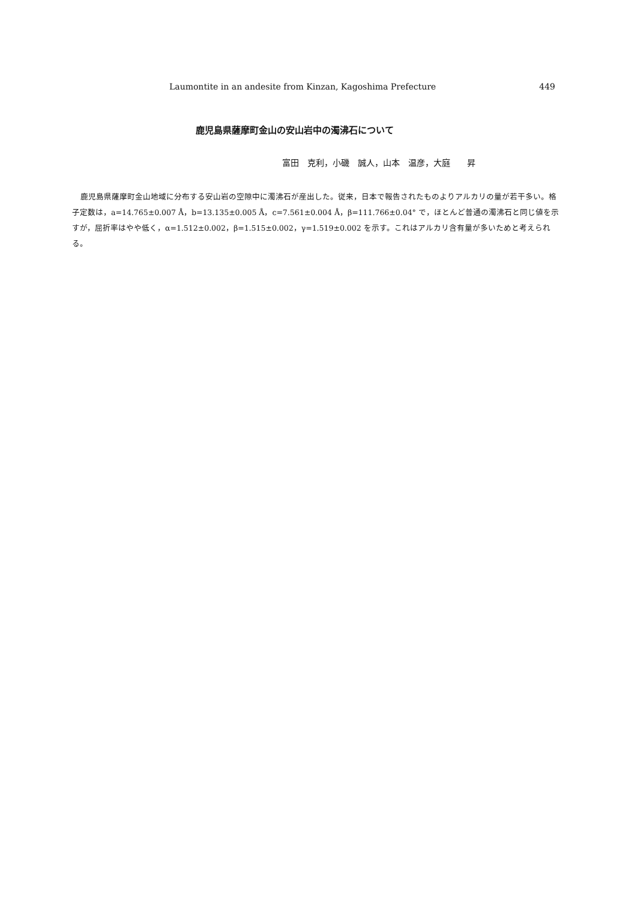Laumontite in an andesite from Kinzan, Kagoshima Prefecture 449
鹿児島県薩摩町金山の安山岩中の濁沸石について
富田　克利，小磯　誠人，山本　温彦，大庭　　昇
鹿児島県薩摩町金山地域に分布する安山岩の空隙中に濁沸石が産出した。従来，日本で報告されたものよりアルカリの量が若干多い。格子定数は，a=14.765±0.007 Å，b=13.135±0.005 Å，c=7.561±0.004 Å，β=111.766±0.04° で，ほとんど普通の濁沸石と同じ値を示すが，屈折率はやや低く，α=1.512±0.002，β=1.515±0.002，γ=1.519±0.002 を示す。これはアルカリ含有量が多いためと考えられる。